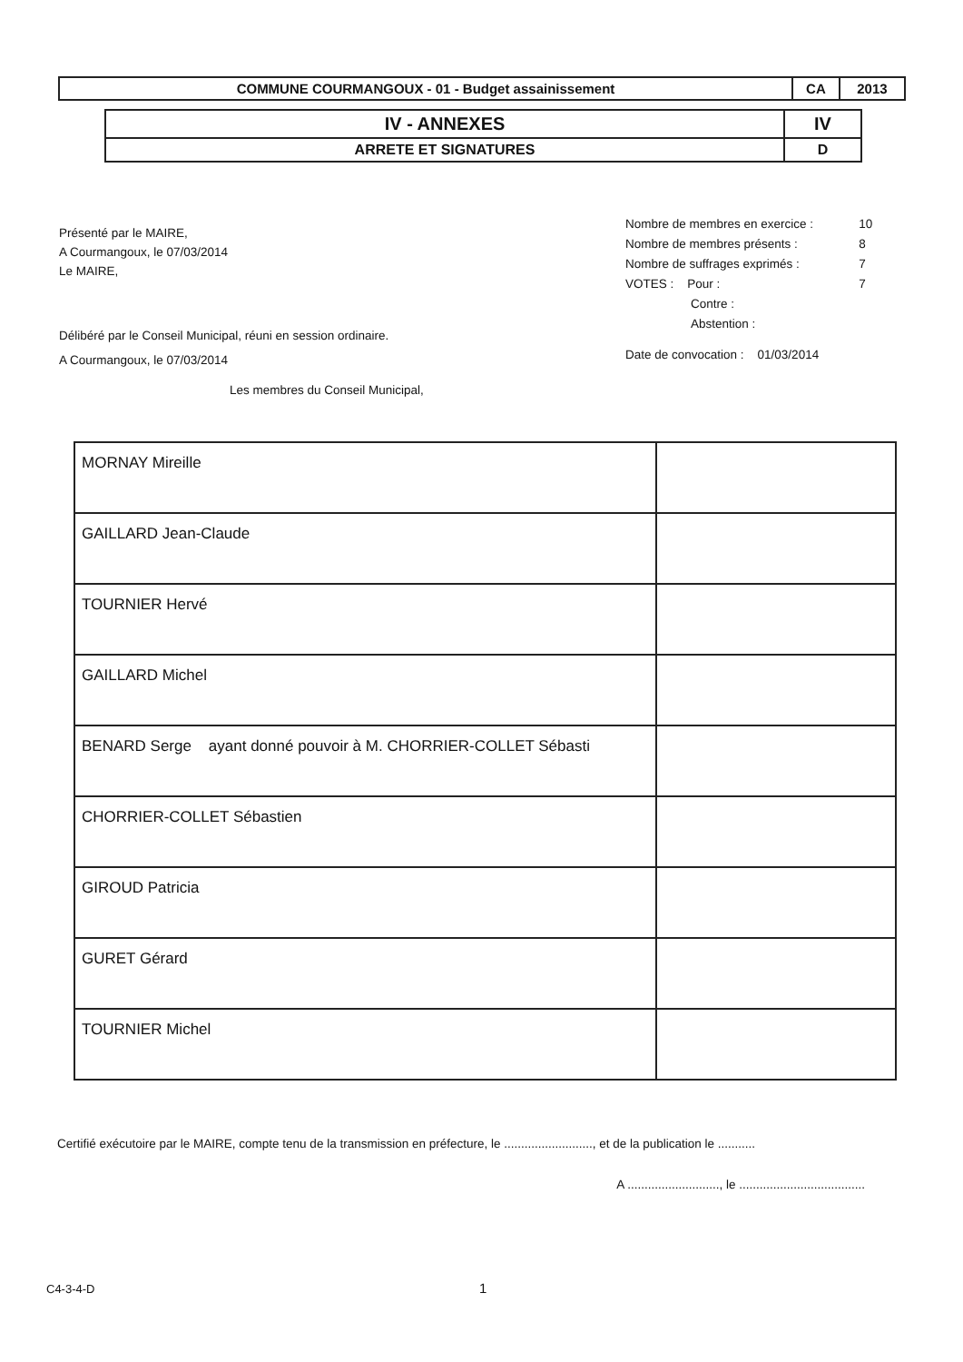| COMMUNE COURMANGOUX - 01 - Budget assainissement | CA | 2013 |
| IV - ANNEXES | IV |
| ARRETE ET SIGNATURES | D |
Présenté par le MAIRE,
A Courmangoux, le 07/03/2014
Le MAIRE,
Délibéré par le Conseil Municipal, réuni en session ordinaire.
A Courmangoux, le 07/03/2014
Les membres du Conseil Municipal,
| Nombre de membres en exercice : | 10 |
| Nombre de membres présents : | 8 |
| Nombre de suffrages exprimés : | 7 |
| VOTES : Pour : | 7 |
| Contre : | |
| Abstention : | |
| Date de convocation : 01/03/2014 | |
| MORNAY Mireille | |
| GAILLARD Jean-Claude | |
| TOURNIER Hervé | |
| GAILLARD Michel | |
| BENARD Serge ayant donné pouvoir à M. CHORRIER-COLLET Sébasti | |
| CHORRIER-COLLET Sébastien | |
| GIROUD Patricia | |
| GURET Gérard | |
| TOURNIER Michel | |
Certifié exécutoire par le MAIRE, compte tenu de la transmission en préfecture, le .........................., et de la publication le ...........
A ..........................., le .....................................
C4-3-4-D 1